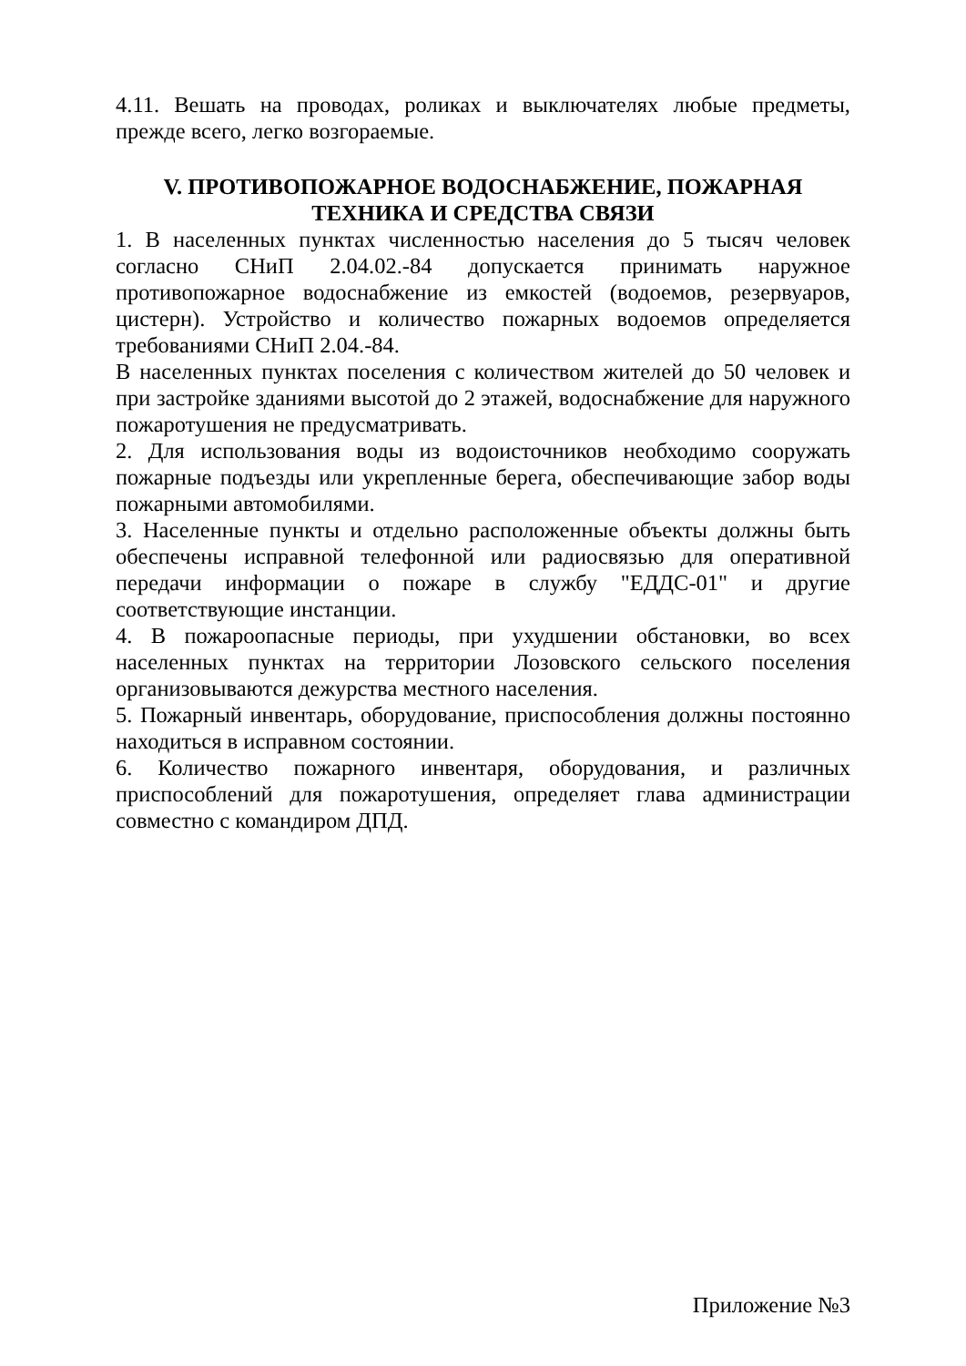4.11. Вешать на проводах, роликах и выключателях любые предметы, прежде всего, легко возгораемые.
V. ПРОТИВОПОЖАРНОЕ ВОДОСНАБЖЕНИЕ, ПОЖАРНАЯ
ТЕХНИКА И СРЕДСТВА СВЯЗИ
1. В населенных пунктах численностью населения до 5 тысяч человек согласно СНиП 2.04.02.-84 допускается принимать наружное противопожарное водоснабжение из емкостей (водоемов, резервуаров, цистерн). Устройство и количество пожарных водоемов определяется требованиями СНиП 2.04.-84.
В населенных пунктах поселения с количеством жителей до 50 человек и при застройке зданиями высотой до 2 этажей, водоснабжение для наружного пожаротушения не предусматривать.
2. Для использования воды из водоисточников необходимо сооружать пожарные подъезды или укрепленные берега, обеспечивающие забор воды пожарными автомобилями.
3. Населенные пункты и отдельно расположенные объекты должны быть обеспечены исправной телефонной или радиосвязью для оперативной передачи информации о пожаре в службу "ЕДДС-01" и другие соответствующие инстанции.
4. В пожароопасные периоды, при ухудшении обстановки, во всех населенных пунктах на территории Лозовского сельского поселения организовываются дежурства местного населения.
5. Пожарный инвентарь, оборудование, приспособления должны постоянно находиться в исправном состоянии.
6. Количество пожарного инвентаря, оборудования, и различных приспособлений для пожаротушения, определяет глава администрации совместно с командиром ДПД.
Приложение №3